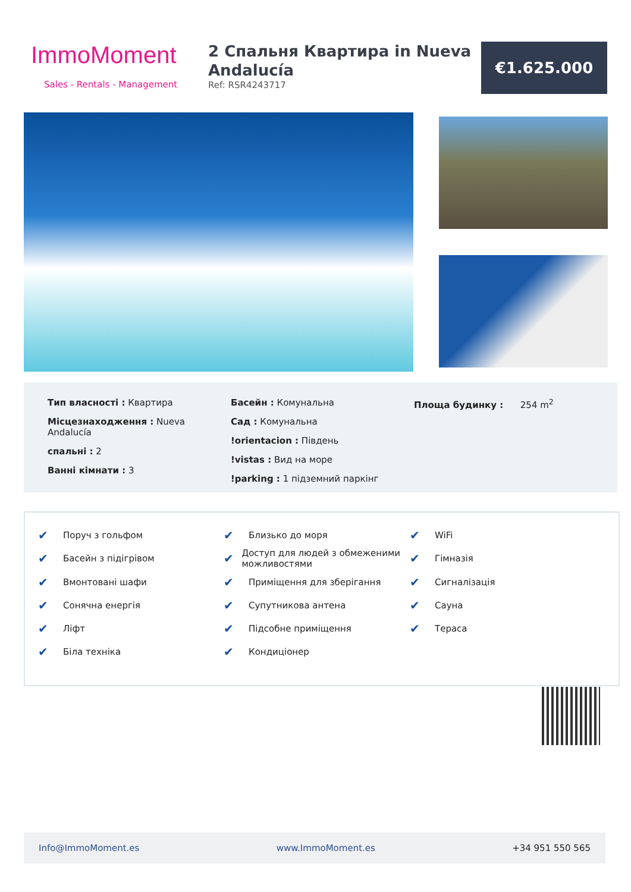ImmoMoment
Sales - Rentals - Management
2 Спальня Квартира in Nueva Andalucía
Ref: RSR4243717
€1.625.000
Тип власності : Квартира
Місцезнаходження : Nueva Andalucía
спальні : 2
Ванні кімнати : 3
Басейн : Комунальна
Сад : Комунальна
!orientacion : Південь
!vistas : Вид на море
!parking : 1 підземний паркінг
Площа будинку : 254 m<sup>2</sup>
✔ Поруч з гольфом ✔ Близько до моря ✔ WiFi ✔ Басейн з підігрівом ✔ Доступ для людей з обмеженими можливостями ✔ Гімназія ✔ Вмонтовані шафи ✔ Приміщення для зберігання ✔ Сигналізація ✔ Сонячна енергія ✔ Супутникова антена ✔ Сауна ✔ Ліфт ✔ Підсобне приміщення ✔ Тераса ✔ Біла техніка ✔ Кондиціонер
Info@ImmoMoment.es www.ImmoMoment.es +34 951 550 565